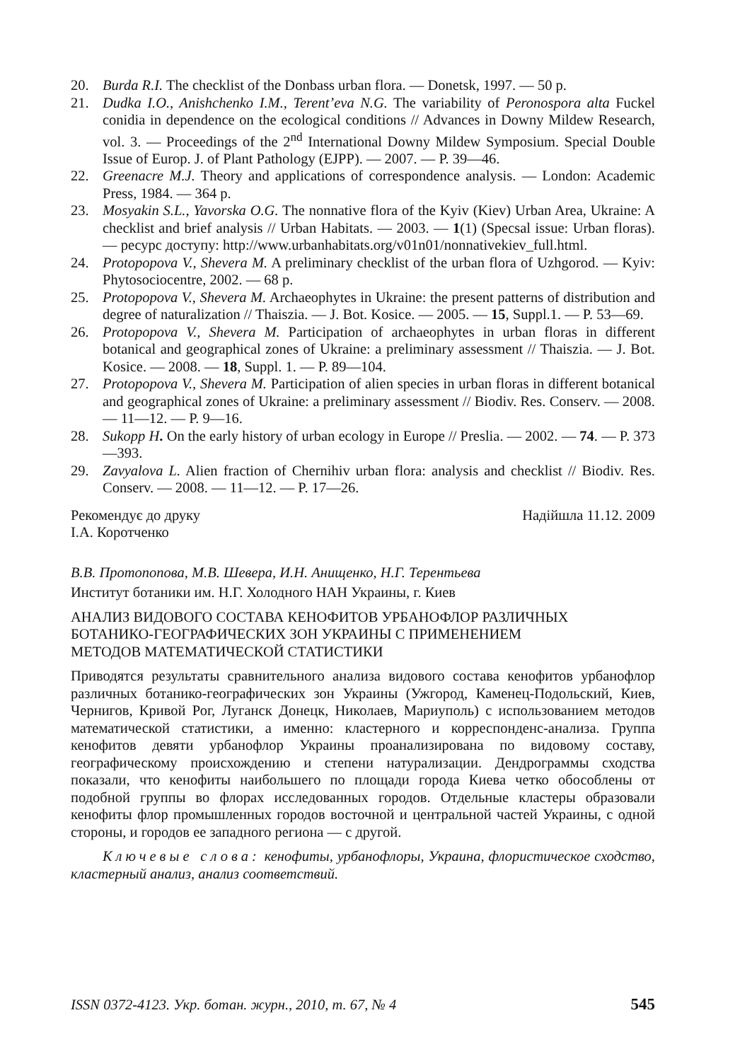20. Burda R.I. The checklist of the Donbass urban flora. — Donetsk, 1997. — 50 p.
21. Dudka I.O., Anishchenko I.M., Terent’eva N.G. The variability of Peronospora alta Fuckel conidia in dependence on the ecological conditions // Advances in Downy Mildew Research, vol. 3. — Proceedings of the 2<sup>nd</sup> International Downy Mildew Symposium. Special Double Issue of Europ. J. of Plant Pathology (EJPP). — 2007. — P. 39—46.
22. Greenacre M.J. Theory and applications of correspondence analysis. — London: Academic Press, 1984. — 364 p.
23. Mosyakin S.L., Yavorska O.G. The nonnative flora of the Kyiv (Kiev) Urban Area, Ukraine: A checklist and brief analysis // Urban Habitats. — 2003. — 1(1) (Specsal issue: Urban floras). — ресурс доступу: http://www.urbanhabitats.org/v01n01/nonnativekiev_full.html.
24. Protopopova V., Shevera M. A preliminary checklist of the urban flora of Uzhgorod. — Kyiv: Phytosociocentre, 2002. — 68 p.
25. Protopopova V., Shevera M. Archaeophytes in Ukraine: the present patterns of distribution and degree of naturalization // Thaiszia. — J. Bot. Kosice. — 2005. — 15, Suppl.1. — P. 53—69.
26. Protopopova V., Shevera M. Participation of archaeophytes in urban floras in different botanical and geographical zones of Ukraine: a preliminary assessment // Thaiszia. — J. Bot. Kosice. — 2008. — 18, Suppl. 1. — P. 89—104.
27. Protopopova V., Shevera M. Participation of alien species in urban floras in different botanical and geographical zones of Ukraine: a preliminary assessment // Biodiv. Res. Conserv. — 2008. — 11—12. — P. 9—16.
28. Sukopp H. On the early history of urban ecology in Europe // Preslia. — 2002. — 74. — P. 373—393.
29. Zavyalova L. Alien fraction of Chernihiv urban flora: analysis and checklist // Biodiv. Res. Conserv. — 2008. — 11—12. — P. 17—26.
Рекомендує до друку
І.А. Коротченко Надійшла 11.12. 2009
В.В. Протопопова, М.В. Шевера, И.Н. Анищенко, Н.Г. Терентьева
Институт ботаники им. Н.Г. Холодного НАН Украины, г. Киев
АНАЛИЗ ВИДОВОГО СОСТАВА КЕНОФИТОВ УРБАНОФЛОР РАЗЛИЧНЫХ
БОТАНИКО-ГЕОГРАФИЧЕСКИХ ЗОН УКРАИНЫ С ПРИМЕНЕНИЕМ
МЕТОДОВ МАТЕМАТИЧЕСКОЙ СТАТИСТИКИ
Приводятся результаты сравнительного анализа видового состава кенофитов урбанофлор различных ботанико-географических зон Украины (Ужгород, Каменец-Подольский, Киев, Чернигов, Кривой Рог, Луганск Донецк, Николаев, Мариуполь) с использованием методов математической статистики, а именно: кластерного и корреспонденс-анализа. Группа кенофитов девяти урбанофлор Украины проанализирована по видовому составу, географическому происхождению и степени натурализации. Дендрограммы сходства показали, что кенофиты наибольшего по площади города Киева четко обособлены от подобной группы во флорах исследованных городов. Отдельные кластеры образовали кенофиты флор промышленных городов восточной и центральной частей Украины, с одной стороны, и городов ее западного региона — с другой.
Ключевые слова: кенофиты, урбанофлоры, Украина, флористическое сходство, кластерный анализ, анализ соответствий.
ISSN 0372-4123. Укр. ботан. журн., 2010, т. 67, № 4 545